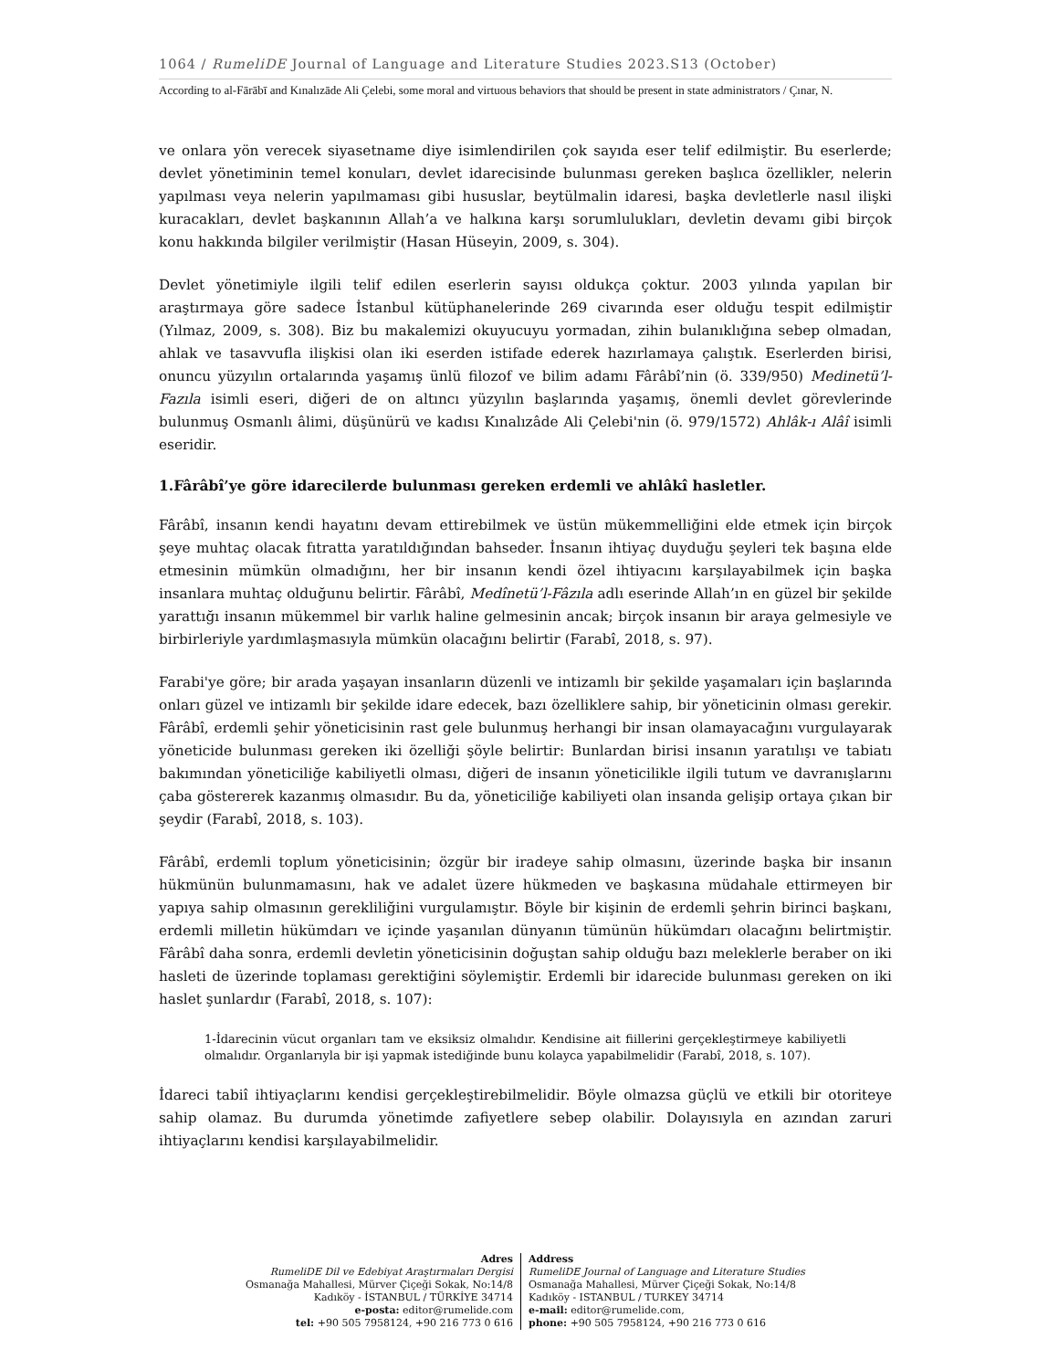1064 / RumeliDE Journal of Language and Literature Studies 2023.S13 (October)
According to al-Fārābī and Kınalızāde Ali Çelebi, some moral and virtuous behaviors that should be present in state administrators / Çınar, N.
ve onlara yön verecek siyasetname diye isimlendirilen çok sayıda eser telif edilmiştir. Bu eserlerde; devlet yönetiminin temel konuları, devlet idarecisinde bulunması gereken başlıca özellikler, nelerin yapılması veya nelerin yapılmaması gibi hususlar, beytülmalin idaresi, başka devletlerle nasıl ilişki kuracakları, devlet başkanının Allah’a ve halkına karşı sorumlulukları, devletin devamı gibi birçok konu hakkında bilgiler verilmiştir (Hasan Hüseyin, 2009, s. 304).
Devlet yönetimiyle ilgili telif edilen eserlerin sayısı oldukça çoktur. 2003 yılında yapılan bir araştırmaya göre sadece İstanbul kütüphanelerinde 269 civarında eser olduğu tespit edilmiştir (Yılmaz, 2009, s. 308). Biz bu makalemizi okuyucuyu yormadan, zihin bulanıklığına sebep olmadan, ahlak ve tasavvufla ilişkisi olan iki eserden istifade ederek hazırlamaya çalıştık. Eserlerden birisi, onuncu yüzyılın ortalarında yaşamış ünlü filozof ve bilim adamı Fârâbî’nin (ö. 339/950) Medinetü’l-Fazıla isimli eseri, diğeri de on altıncı yüzyılın başlarında yaşamış, önemli devlet görevlerinde bulunmuş Osmanlı âlimi, düşünürü ve kadısı Kınalızâde Ali Çelebi'nin (ö. 979/1572) Ahlâk-ı Alâî isimli eseridir.
1.Fârâbî’ye göre idarecilerde bulunması gereken erdemli ve ahlâkî hasletler.
Fârâbî, insanın kendi hayatını devam ettirebilmek ve üstün mükemmelliğini elde etmek için birçok şeye muhtaç olacak fıtratta yaratıldığından bahseder. İnsanın ihtiyaç duyduğu şeyleri tek başına elde etmesinin mümkün olmadığını, her bir insanın kendi özel ihtiyacını karşılayabilmek için başka insanlara muhtaç olduğunu belirtir. Fârâbî, Medînetü’l-Fâzıla adlı eserinde Allah’ın en güzel bir şekilde yarattığı insanın mükemmel bir varlık haline gelmesinin ancak; birçok insanın bir araya gelmesiyle ve birbirleriyle yardımlaşmasıyla mümkün olacağını belirtir (Farabî, 2018, s. 97).
Farabi'ye göre; bir arada yaşayan insanların düzenli ve intizamlı bir şekilde yaşamaları için başlarında onları güzel ve intizamlı bir şekilde idare edecek, bazı özelliklere sahip, bir yöneticinin olması gerekir. Fârâbî, erdemli şehir yöneticisinin rast gele bulunmuş herhangi bir insan olamayacağını vurgulayarak yöneticide bulunması gereken iki özelliği şöyle belirtir: Bunlardan birisi insanın yaratılışı ve tabiatı bakımından yöneticiliğe kabiliyetli olması, diğeri de insanın yöneticilikle ilgili tutum ve davranışlarını çaba göstererek kazanmış olmasıdır. Bu da, yöneticiliğe kabiliyeti olan insanda gelişip ortaya çıkan bir şeydir (Farabî, 2018, s. 103).
Fârâbî, erdemli toplum yöneticisinin; özgür bir iradeye sahip olmasını, üzerinde başka bir insanın hükmünün bulunmamasını, hak ve adalet üzere hükmeden ve başkasına müdahale ettirmeyen bir yapıya sahip olmasının gerekliliğini vurgulamıştır. Böyle bir kişinin de erdemli şehrin birinci başkanı, erdemli milletin hükümdarı ve içinde yaşanılan dünyanın tümünün hükümdarı olacağını belirtmiştir. Fârâbî daha sonra, erdemli devletin yöneticisinin doğuştan sahip olduğu bazı meleklerle beraber on iki hasleti de üzerinde toplaması gerektiğini söylemiştir. Erdemli bir idarecide bulunması gereken on iki haslet şunlardır (Farabî, 2018, s. 107):
1-İdarecinin vücut organları tam ve eksiksiz olmalıdır. Kendisine ait fiillerini gerçekleştirmeye kabiliyetli olmalıdır. Organlarıyla bir işi yapmak istediğinde bunu kolayca yapabilmelidir (Farabî, 2018, s. 107).
İdareci tabiî ihtiyaçlarını kendisi gerçekleştirebilmelidir. Böyle olmazsa güçlü ve etkili bir otoriteye sahip olamaz. Bu durumda yönetimde zafiyetlere sebep olabilir. Dolayısıyla en azından zaruri ihtiyaçlarını kendisi karşılayabilmelidir.
Adres
RumeliDE Dil ve Edebiyat Araştırmaları Dergisi
Osmanağa Mahallesi, Mürver Çiçeği Sokak, No:14/8
Kadıköy - İSTANBUL / TÜRKİYE 34714
e-posta: editor@rumelide.com
tel: +90 505 7958124, +90 216 773 0 616
Address
RumeliDE Journal of Language and Literature Studies
Osmanağa Mahallesi, Mürver Çiçeği Sokak, No:14/8
Kadıköy - ISTANBUL / TURKEY 34714
e-mail: editor@rumelide.com,
phone: +90 505 7958124, +90 216 773 0 616